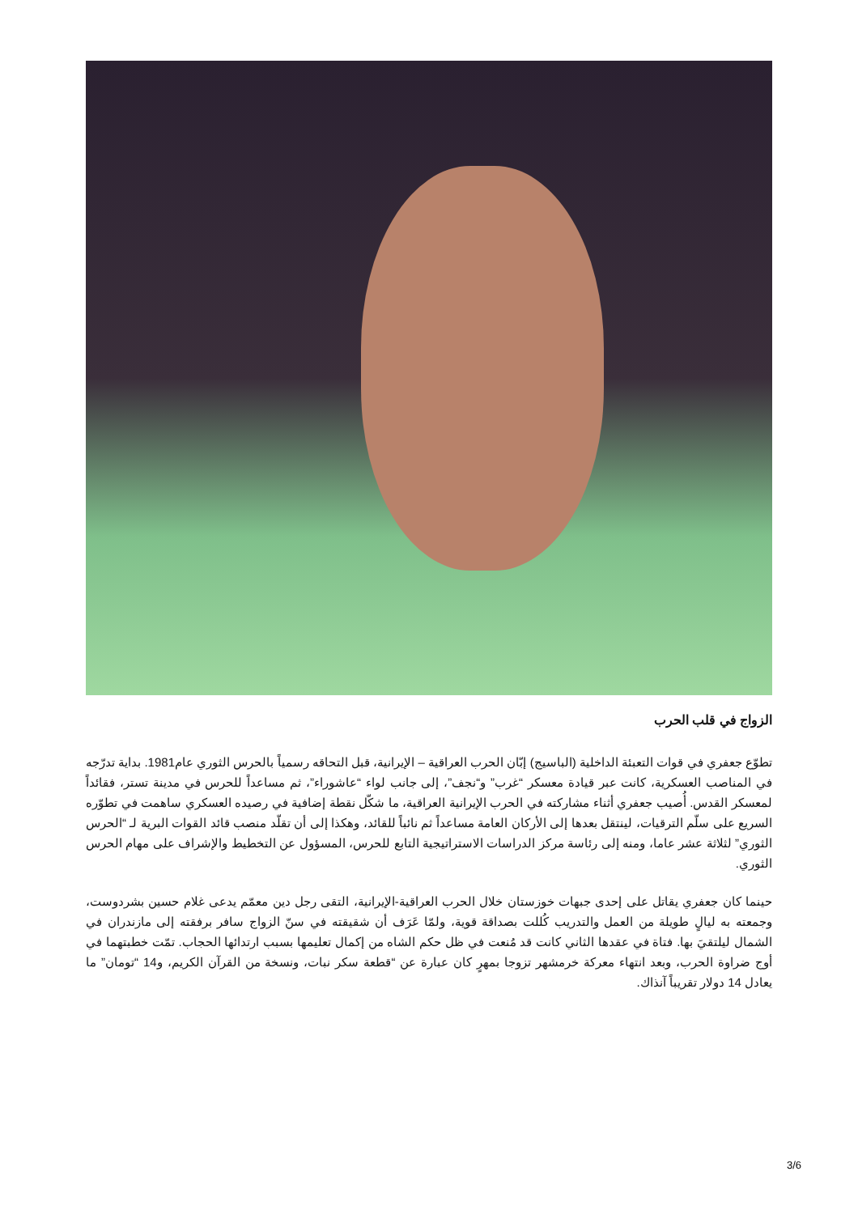الزواج في قلب الحرب
تطوّع جعفري في قوات التعبئة الداخلية (الباسيج) إبّان الحرب العراقية – الإيرانية، قبل التحاقه رسمياً بالحرس الثوري عام1981. بداية تدرّجه في المناصب العسكرية، كانت عبر قيادة معسكر “غرب” و“نجف”، إلى جانب لواء “عاشوراء”، ثم مساعداً للحرس في مدينة تستر، فقائداً لمعسكر القدس. أُصيب جعفري أثناء مشاركته في الحرب الإيرانية العراقية، ما شكّل نقطة إضافية في رصيده العسكري ساهمت في تطوّره السريع على سلّم الترقيات، لينتقل بعدها إلى الأركان العامة مساعداً ثم نائباً للقائد، وهكذا إلى أن تقلّد منصب قائد القوات البرية لـ “الحرس الثوري” لثلاثة عشر عاما، ومنه إلى رئاسة مركز الدراسات الاستراتيجية التابع للحرس، المسؤول عن التخطيط والإشراف على مهام الحرس الثوري.
حينما كان جعفري يقاتل على إحدى جبهات خوزستان خلال الحرب العراقية-الإيرانية، التقى رجل دين معمّم يدعى غلام حسين بشردوست، وجمعته به ليالٍ طويلة من العمل والتدريب كُللت بصداقة قوية، ولمّا عَرَف أن شقيقته في سنّ الزواج سافر برفقته إلى مازندران في الشمال ليلتقيَ بها. فتاة في عقدها الثاني كانت قد مُنعت في ظل حكم الشاه من إكمال تعليمها بسبب ارتدائها الحجاب. تمّت خطبتهما في أوج ضراوة الحرب، وبعد انتهاء معركة خرمشهر تزوجا بمهرٍ كان عبارة عن “قطعة سكر نبات، ونسخة من القرآن الكريم، و14 “تومان” ما يعادل 14 دولار تقريباً آنذاك.
3/6